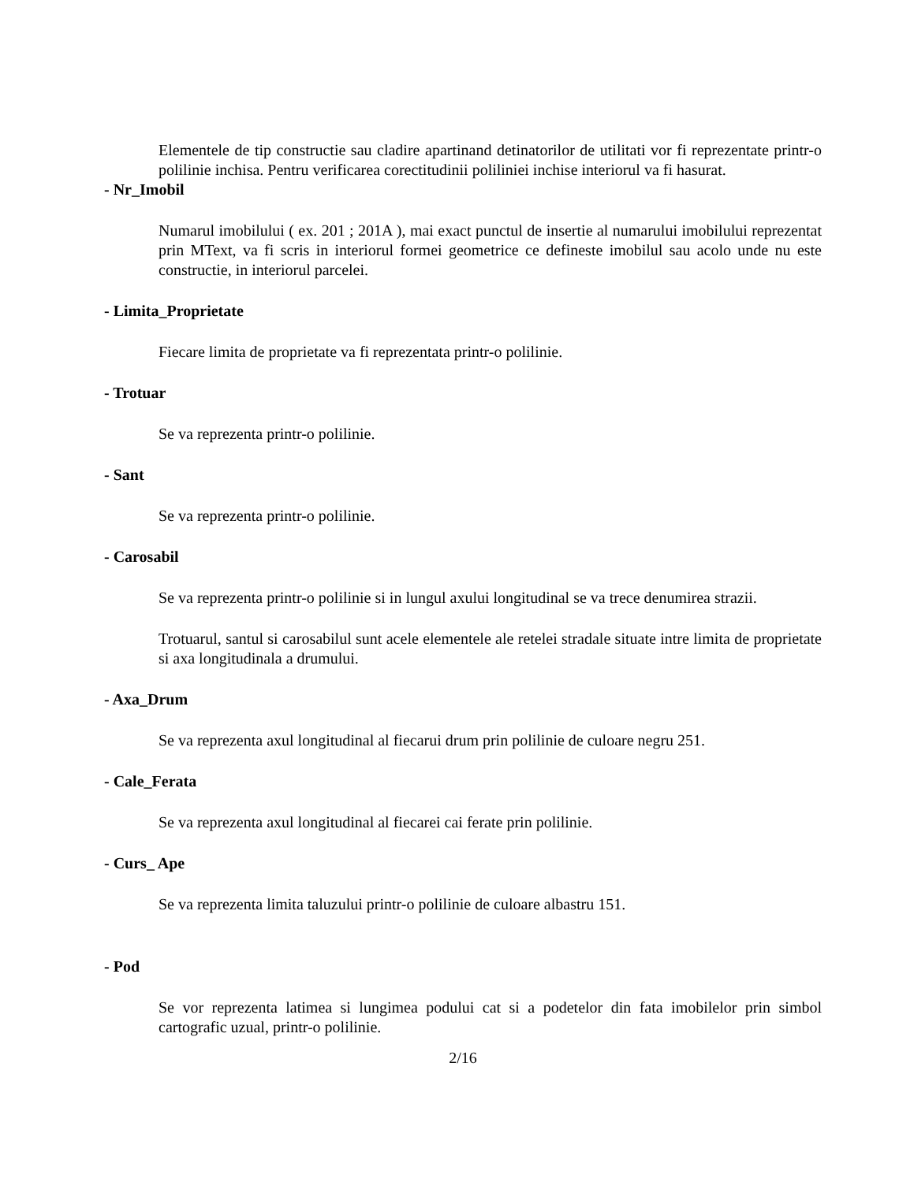Elementele de tip constructie sau cladire apartinand detinatorilor de utilitati vor fi reprezentate printr-o polilinie inchisa. Pentru verificarea corectitudinii poliliniei inchise interiorul va fi hasurat.
- Nr_Imobil
Numarul imobilului ( ex. 201 ; 201A ), mai exact punctul de insertie al numarului imobilului reprezentat prin MText, va fi scris in interiorul formei geometrice ce defineste imobilul sau acolo unde nu este constructie, in interiorul parcelei.
- Limita_Proprietate
Fiecare limita de proprietate va fi reprezentata printr-o polilinie.
- Trotuar
Se va reprezenta printr-o polilinie.
- Sant
Se va reprezenta printr-o polilinie.
- Carosabil
Se va reprezenta printr-o polilinie si in lungul axului longitudinal se va trece denumirea strazii.
Trotuarul, santul si carosabilul sunt acele elementele ale retelei stradale situate intre limita de proprietate si axa longitudinala a drumului.
- Axa_Drum
Se va reprezenta axul longitudinal al fiecarui drum prin polilinie de culoare negru 251.
- Cale_Ferata
Se va reprezenta axul longitudinal al fiecarei cai ferate prin polilinie.
- Curs_ Ape
Se va reprezenta limita taluzului printr-o polilinie de culoare albastru 151.
- Pod
Se vor reprezenta latimea si lungimea podului cat si a podetelor din fata imobilelor prin simbol cartografic uzual, printr-o polilinie.
2/16